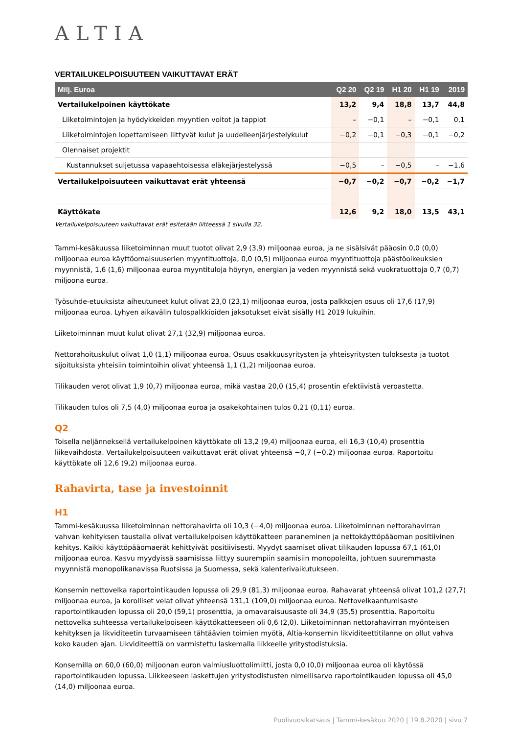ALTIA
VERTAILUKELPOISUUTEEN VAIKUTTAVAT ERÄT
| Milj. Euroa | Q2 20 | Q2 19 | H1 20 | H1 19 | 2019 |
| --- | --- | --- | --- | --- | --- |
| Vertailukelpoinen käyttökate | 13,2 | 9,4 | 18,8 | 13,7 | 44,8 |
| Liiketoimintojen ja hyödykkeiden myyntien voitot ja tappiot | – | −0,1 | – | −0,1 | 0,1 |
| Liiketoimintojen lopettamiseen liittyvät kulut ja uudelleenjärjestelykulut | −0,2 | −0,1 | −0,3 | −0,1 | −0,2 |
| Olennaiset projektit | | | | | |
| Kustannukset suljetussa vapaaehtoisessa eläkejärjestelyssä | −0,5 | – | −0,5 | – | −1,6 |
| Vertailukelpoisuuteen vaikuttavat erät yhteensä | −0,7 | −0,2 | −0,7 | −0,2 | −1,7 |
| Käyttökate | 12,6 | 9,2 | 18,0 | 13,5 | 43,1 |
Vertailukelpoisuuteen vaikuttavat erät esitetään liitteessä 1 sivulla 32.
Tammi-kesäkuussa liiketoiminnan muut tuotot olivat 2,9 (3,9) miljoonaa euroa, ja ne sisälsivät pääosin 0,0 (0,0) miljoonaa euroa käyttöomaisuuserien myyntituottoja, 0,0 (0,5) miljoonaa euroa myyntituottoja päästöoikeuksien myynnistä, 1,6 (1,6) miljoonaa euroa myyntituloja höyryn, energian ja veden myynnistä sekä vuokratuottoja 0,7 (0,7) miljoona euroa.
Työsuhde-etuuksista aiheutuneet kulut olivat 23,0 (23,1) miljoonaa euroa, josta palkkojen osuus oli 17,6 (17,9) miljoonaa euroa. Lyhyen aikavälin tulospalkkioiden jaksotukset eivät sisälly H1 2019 lukuihin.
Liiketoiminnan muut kulut olivat 27,1 (32,9) miljoonaa euroa.
Nettorahoituskulut olivat 1,0 (1,1) miljoonaa euroa. Osuus osakkuusyritysten ja yhteisyritysten tuloksesta ja tuotot sijoituksista yhteisiin toimintoihin olivat yhteensä 1,1 (1,2) miljoonaa euroa.
Tilikauden verot olivat 1,9 (0,7) miljoonaa euroa, mikä vastaa 20,0 (15,4) prosentin efektiivistä veroastetta.
Tilikauden tulos oli 7,5 (4,0) miljoonaa euroa ja osakekohtainen tulos 0,21 (0,11) euroa.
Q2
Toisella neljänneksellä vertailukelpoinen käyttökate oli 13,2 (9,4) miljoonaa euroa, eli 16,3 (10,4) prosenttia liikevaihdosta. Vertailukelpoisuuteen vaikuttavat erät olivat yhteensä −0,7 (−0,2) miljoonaa euroa. Raportoitu käyttökate oli 12,6 (9,2) miljoonaa euroa.
Rahavirta, tase ja investoinnit
H1
Tammi-kesäkuussa liiketoiminnan nettorahavirta oli 10,3 (−4,0) miljoonaa euroa. Liiketoiminnan nettorahavirran vahvan kehityksen taustalla olivat vertailukelpoisen käyttökatteen paraneminen ja nettokäyttöpääoman positiivinen kehitys. Kaikki käyttöpääomaerät kehittyivät positiivisesti. Myydyt saamiset olivat tilikauden lopussa 67,1 (61,0) miljoonaa euroa. Kasvu myydyissä saamisissa liittyy suurempiin saamisiin monopoleilta, johtuen suuremmasta myynnistä monopolikanavissa Ruotsissa ja Suomessa, sekä kalenterivaikutukseen.
Konsernin nettovelka raportointikauden lopussa oli 29,9 (81,3) miljoonaa euroa. Rahavarat yhteensä olivat 101,2 (27,7) miljoonaa euroa, ja korolliset velat olivat yhteensä 131,1 (109,0) miljoonaa euroa. Nettovelkaantumisaste raportointikauden lopussa oli 20,0 (59,1) prosenttia, ja omavaraisuusaste oli 34,9 (35,5) prosenttia. Raportoitu nettovelka suhteessa vertailukelpoiseen käyttökatteeseen oli 0,6 (2,0). Liiketoiminnan nettorahavirran myönteisen kehityksen ja likviditeetin turvaamiseen tähtäävien toimien myötä, Altia-konsernin likviditeettitilanne on ollut vahva koko kauden ajan. Likviditeettiä on varmistettu laskemalla liikkeelle yritystodistuksia.
Konsernilla on 60,0 (60,0) miljoonan euron valmiusluottolimiitti, josta 0,0 (0,0) miljoonaa euroa oli käytössä raportointikauden lopussa. Liikkeeseen laskettujen yritystodistusten nimellisarvo raportointikauden lopussa oli 45,0 (14,0) miljoonaa euroa.
Puolivuosikatsaus | Tammi-kesäkuu 2020 | 19.8.2020 | sivu 7